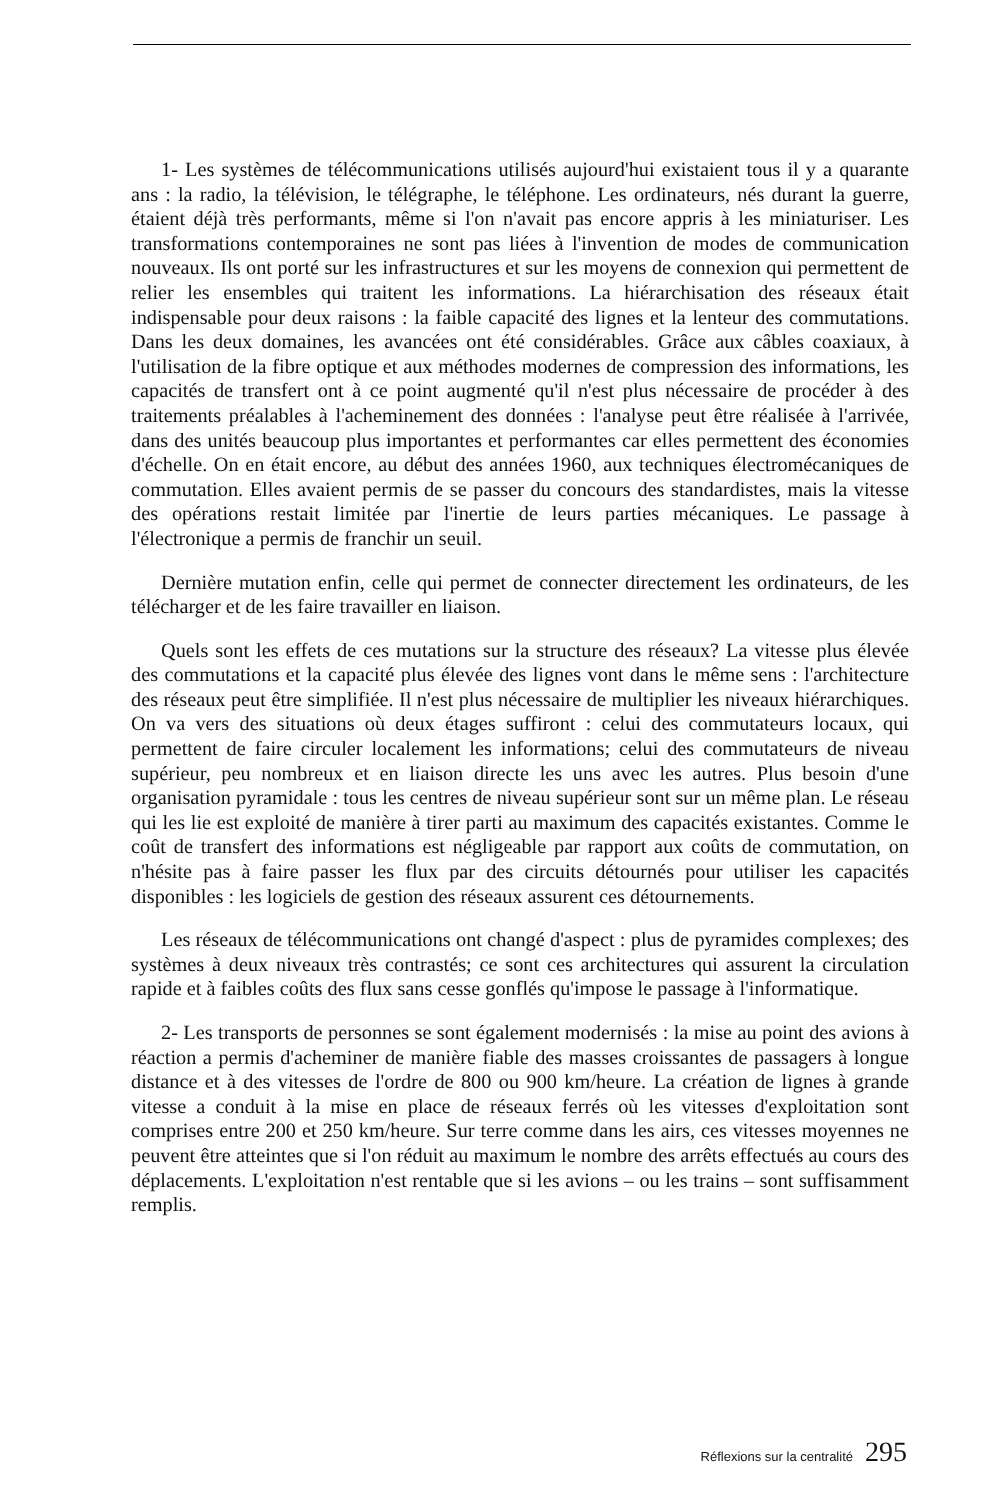1- Les systèmes de télécommunications utilisés aujourd'hui existaient tous il y a quarante ans : la radio, la télévision, le télégraphe, le téléphone. Les ordinateurs, nés durant la guerre, étaient déjà très performants, même si l'on n'avait pas encore appris à les miniaturiser. Les transformations contemporaines ne sont pas liées à l'invention de modes de communication nouveaux. Ils ont porté sur les infrastructures et sur les moyens de connexion qui permettent de relier les ensembles qui traitent les informations. La hiérarchisation des réseaux était indispensable pour deux raisons : la faible capacité des lignes et la lenteur des commutations. Dans les deux domaines, les avancées ont été considérables. Grâce aux câbles coaxiaux, à l'utilisation de la fibre optique et aux méthodes modernes de compression des informations, les capacités de transfert ont à ce point augmenté qu'il n'est plus nécessaire de procéder à des traitements préalables à l'acheminement des données : l'analyse peut être réalisée à l'arrivée, dans des unités beaucoup plus importantes et performantes car elles permettent des économies d'échelle. On en était encore, au début des années 1960, aux techniques électromécaniques de commutation. Elles avaient permis de se passer du concours des standardistes, mais la vitesse des opérations restait limitée par l'inertie de leurs parties mécaniques. Le passage à l'électronique a permis de franchir un seuil.
Dernière mutation enfin, celle qui permet de connecter directement les ordinateurs, de les télécharger et de les faire travailler en liaison.
Quels sont les effets de ces mutations sur la structure des réseaux? La vitesse plus élevée des commutations et la capacité plus élevée des lignes vont dans le même sens : l'architecture des réseaux peut être simplifiée. Il n'est plus nécessaire de multiplier les niveaux hiérarchiques. On va vers des situations où deux étages suffiront : celui des commutateurs locaux, qui permettent de faire circuler localement les informations; celui des commutateurs de niveau supérieur, peu nombreux et en liaison directe les uns avec les autres. Plus besoin d'une organisation pyramidale : tous les centres de niveau supérieur sont sur un même plan. Le réseau qui les lie est exploité de manière à tirer parti au maximum des capacités existantes. Comme le coût de transfert des informations est négligeable par rapport aux coûts de commutation, on n'hésite pas à faire passer les flux par des circuits détournés pour utiliser les capacités disponibles : les logiciels de gestion des réseaux assurent ces détournements.
Les réseaux de télécommunications ont changé d'aspect : plus de pyramides complexes; des systèmes à deux niveaux très contrastés; ce sont ces architectures qui assurent la circulation rapide et à faibles coûts des flux sans cesse gonflés qu'impose le passage à l'informatique.
2- Les transports de personnes se sont également modernisés : la mise au point des avions à réaction a permis d'acheminer de manière fiable des masses croissantes de passagers à longue distance et à des vitesses de l'ordre de 800 ou 900 km/heure. La création de lignes à grande vitesse a conduit à la mise en place de réseaux ferrés où les vitesses d'exploitation sont comprises entre 200 et 250 km/heure. Sur terre comme dans les airs, ces vitesses moyennes ne peuvent être atteintes que si l'on réduit au maximum le nombre des arrêts effectués au cours des déplacements. L'exploitation n'est rentable que si les avions – ou les trains – sont suffisamment remplis.
Réflexions sur la centralité 295